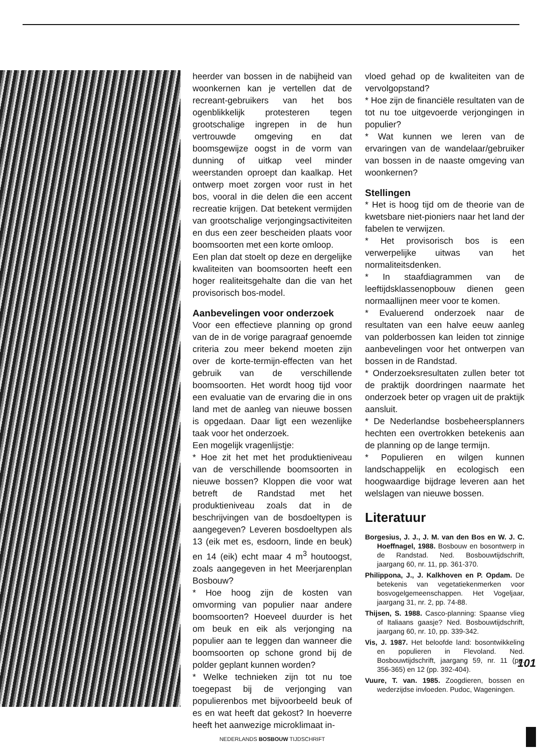heerder van bossen in de nabijheid van woonkernen kan je vertellen dat de recreant-gebruikers van het bos ogenblikkelijk protesteren tegen grootschalige ingrepen in de hun vertrouwde omgeving en dat boomsgewijze oogst in de vorm van dunning of uitkap veel minder weerstanden oproept dan kaalkap. Het ontwerp moet zorgen voor rust in het bos, vooral in die delen die een accent recreatie krijgen. Dat betekent vermijden van grootschalige verjongingsactiviteiten en dus een zeer bescheiden plaats voor boomsoorten met een korte omloop.
Een plan dat stoelt op deze en dergelijke kwaliteiten van boomsoorten heeft een hoger realiteitsgehalte dan die van het provisorisch bos-model.
Aanbevelingen voor onderzoek
Voor een effectieve planning op grond van de in de vorige paragraaf genoemde criteria zou meer bekend moeten zijn over de korte-termijn-effecten van het gebruik van de verschillende boomsoorten. Het wordt hoog tijd voor een evaluatie van de ervaring die in ons land met de aanleg van nieuwe bossen is opgedaan. Daar ligt een wezenlijke taak voor het onderzoek.
Een mogelijk vragenlijstje:
* Hoe zit het met het produktieniveau van de verschillende boomsoorten in nieuwe bossen? Kloppen die voor wat betreft de Randstad met het produktieniveau zoals dat in de beschrijvingen van de bosdoeltypen is aangegeven? Leveren bosdoeltypen als 13 (eik met es, esdoorn, linde en beuk) en 14 (eik) echt maar 4 m<sup>3</sup> houtoogst, zoals aangegeven in het Meerjarenplan Bosbouw?
* Hoe hoog zijn de kosten van omvorming van populier naar andere boomsoorten? Hoeveel duurder is het om beuk en eik als verjonging na populier aan te leggen dan wanneer die boomsoorten op schone grond bij de polder geplant kunnen worden?
* Welke technieken zijn tot nu toe toegepast bij de verjonging van populierenbos met bijvoorbeeld beuk of es en wat heeft dat gekost? In hoeverre heeft het aanwezige microklimaat in-
NEDERLANDS BOSBOUW TIJDSCHRIFT
vloed gehad op de kwaliteiten van de vervolgopstand?
* Hoe zijn de financiële resultaten van de tot nu toe uitgevoerde verjongingen in populier?
* Wat kunnen we leren van de ervaringen van de wandelaar/gebruiker van bossen in de naaste omgeving van woonkernen?
Stellingen
* Het is hoog tijd om de theorie van de kwetsbare niet-pioniers naar het land der fabelen te verwijzen.
* Het provisorisch bos is een verwerpelijke uitwas van het normaliteitsdenken.
* In staafdiagrammen van de leeftijdsklassenopbouw dienen geen normaallijnen meer voor te komen.
* Evaluerend onderzoek naar de resultaten van een halve eeuw aanleg van polderbossen kan leiden tot zinnige aanbevelingen voor het ontwerpen van bossen in de Randstad.
* Onderzoeksresultaten zullen beter tot de praktijk doordringen naarmate het onderzoek beter op vragen uit de praktijk aansluit.
* De Nederlandse bosbeheersplanners hechten een overtrokken betekenis aan de planning op de lange termijn.
* Populieren en wilgen kunnen landschappelijk en ecologisch een hoogwaardige bijdrage leveren aan het welslagen van nieuwe bossen.
Literatuur
Borgesius, J. J., J. M. van den Bos en W. J. C. Hoeffnagel, 1988. Bosbouw en bosontwerp in de Randstad. Ned. Bosbouwtijdschrift, jaargang 60, nr. 11, pp. 361-370.
Philippona, J., J. Kalkhoven en P. Opdam. De betekenis van vegetatiekenmerken voor bosvogelgemeenschappen. Het Vogeljaar, jaargang 31, nr. 2, pp. 74-88.
Thijsen, S. 1988. Casco-planning: Spaanse vlieg of Italiaans gaasje? Ned. Bosbouwtijdschrift, jaargang 60, nr. 10, pp. 339-342.
Vis, J. 1987. Het beloofde land: bosontwikkeling en populieren in Flevoland. Ned. Bosbouwtijdschrift, jaargang 59, nr. 11 (pp. 356-365) en 12 (pp. 392-404).
Vuure, T. van. 1985. Zoogdieren, bossen en wederzijdse invloeden. Pudoc, Wageningen.
101